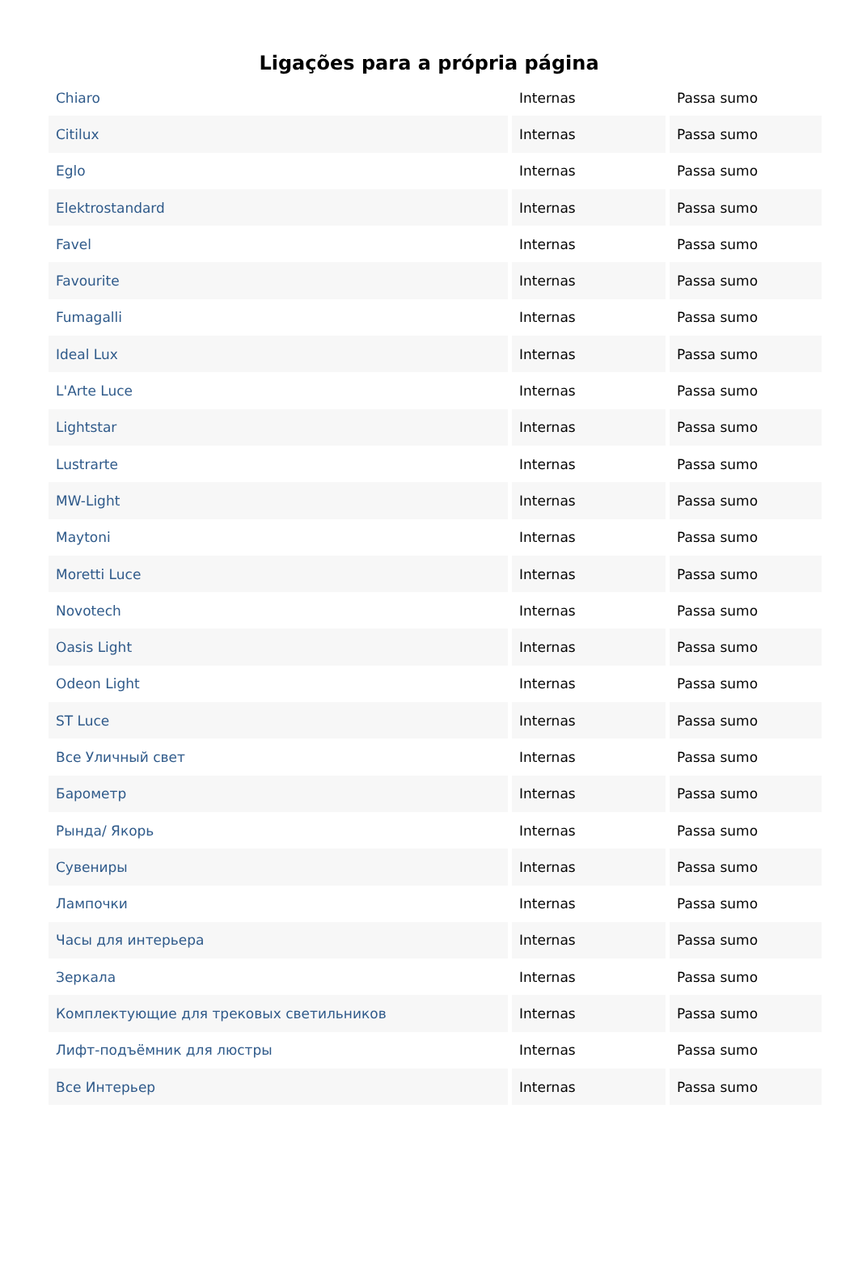Ligações para a própria página
| Chiaro | Internas | Passa sumo |
| Citilux | Internas | Passa sumo |
| Eglo | Internas | Passa sumo |
| Elektrostandard | Internas | Passa sumo |
| Favel | Internas | Passa sumo |
| Favourite | Internas | Passa sumo |
| Fumagalli | Internas | Passa sumo |
| Ideal Lux | Internas | Passa sumo |
| L'Arte Luce | Internas | Passa sumo |
| Lightstar | Internas | Passa sumo |
| Lustrarte | Internas | Passa sumo |
| MW-Light | Internas | Passa sumo |
| Maytoni | Internas | Passa sumo |
| Moretti Luce | Internas | Passa sumo |
| Novotech | Internas | Passa sumo |
| Oasis Light | Internas | Passa sumo |
| Odeon Light | Internas | Passa sumo |
| ST Luce | Internas | Passa sumo |
| Все Уличный свет | Internas | Passa sumo |
| Барометр | Internas | Passa sumo |
| Рында/ Якорь | Internas | Passa sumo |
| Сувениры | Internas | Passa sumo |
| Лампочки | Internas | Passa sumo |
| Часы для интерьера | Internas | Passa sumo |
| Зеркала | Internas | Passa sumo |
| Комплектующие для трековых светильников | Internas | Passa sumo |
| Лифт-подъёмник для люстры | Internas | Passa sumo |
| Все Интерьер | Internas | Passa sumo |